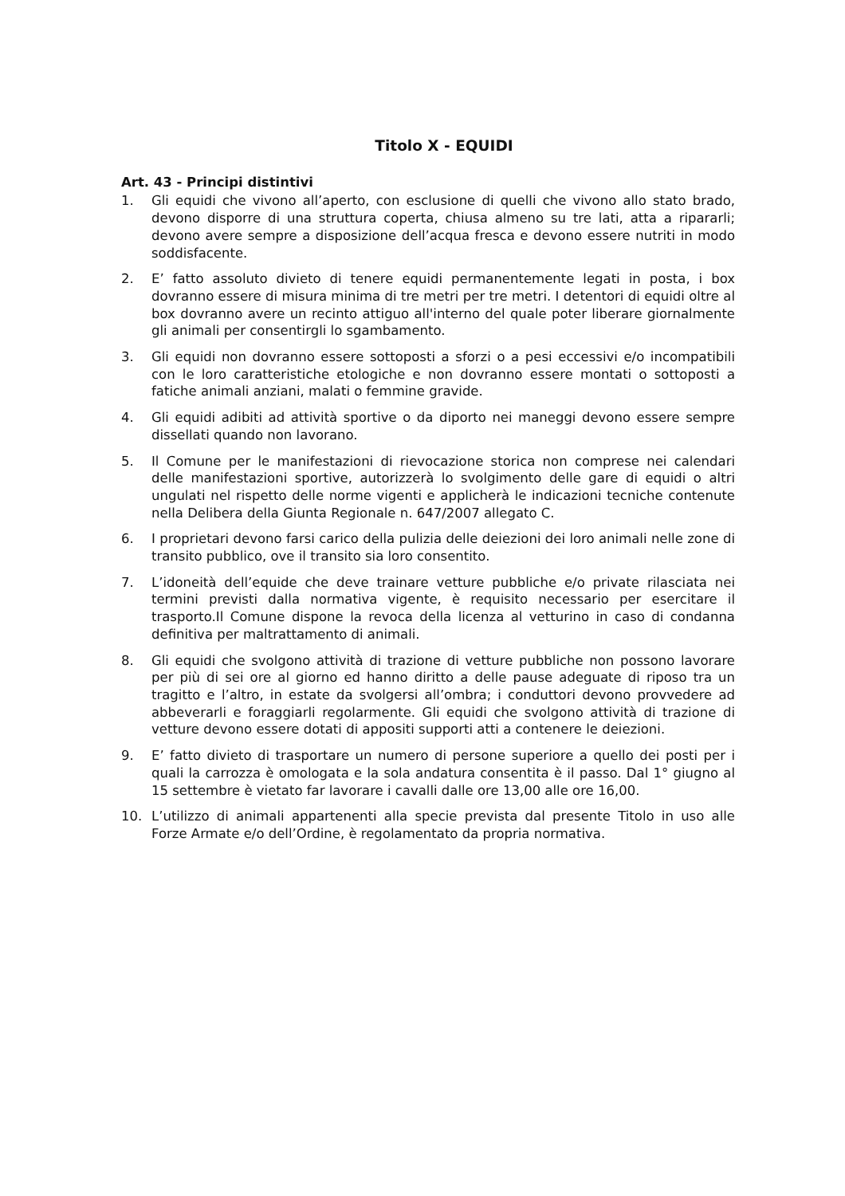Titolo X - EQUIDI
Art. 43 - Principi distintivi
1. Gli equidi che vivono all’aperto, con esclusione di quelli che vivono allo stato brado, devono disporre di una struttura coperta, chiusa almeno su tre lati, atta a ripararli; devono avere sempre a disposizione dell’acqua fresca e devono essere nutriti in modo soddisfacente.
2. E’ fatto assoluto divieto di tenere equidi permanentemente legati in posta, i box dovranno essere di misura minima di tre metri per tre metri. I detentori di equidi oltre al box dovranno avere un recinto attiguo all'interno del quale poter liberare giornalmente gli animali per consentirgli lo sgambamento.
3. Gli equidi non dovranno essere sottoposti a sforzi o a pesi eccessivi e/o incompatibili con le loro caratteristiche etologiche e non dovranno essere montati o sottoposti a fatiche animali anziani, malati o femmine gravide.
4. Gli equidi adibiti ad attività sportive o da diporto nei maneggi devono essere sempre dissellati quando non lavorano.
5. Il Comune per le manifestazioni di rievocazione storica non comprese nei calendari delle manifestazioni sportive, autorizzerà lo svolgimento delle gare di equidi o altri ungulati nel rispetto delle norme vigenti e applicherà le indicazioni tecniche contenute nella Delibera della Giunta Regionale n. 647/2007 allegato C.
6. I proprietari devono farsi carico della pulizia delle deiezioni dei loro animali nelle zone di transito pubblico, ove il transito sia loro consentito.
7. L’idoneità dell’equide che deve trainare vetture pubbliche e/o private rilasciata nei termini previsti dalla normativa vigente, è requisito necessario per esercitare il trasporto.Il Comune dispone la revoca della licenza al vetturino in caso di condanna definitiva per maltrattamento di animali.
8. Gli equidi che svolgono attività di trazione di vetture pubbliche non possono lavorare per più di sei ore al giorno ed hanno diritto a delle pause adeguate di riposo tra un tragitto e l’altro, in estate da svolgersi all’ombra; i conduttori devono provvedere ad abbeverarli e foraggiarli regolarmente. Gli equidi che svolgono attività di trazione di vetture devono essere dotati di appositi supporti atti a contenere le deiezioni.
9. E’ fatto divieto di trasportare un numero di persone superiore a quello dei posti per i quali la carrozza è omologata e la sola andatura consentita è il passo. Dal 1° giugno al 15 settembre è vietato far lavorare i cavalli dalle ore 13,00 alle ore 16,00.
10. L’utilizzo di animali appartenenti alla specie prevista dal presente Titolo in uso alle Forze Armate e/o dell’Ordine, è regolamentato da propria normativa.